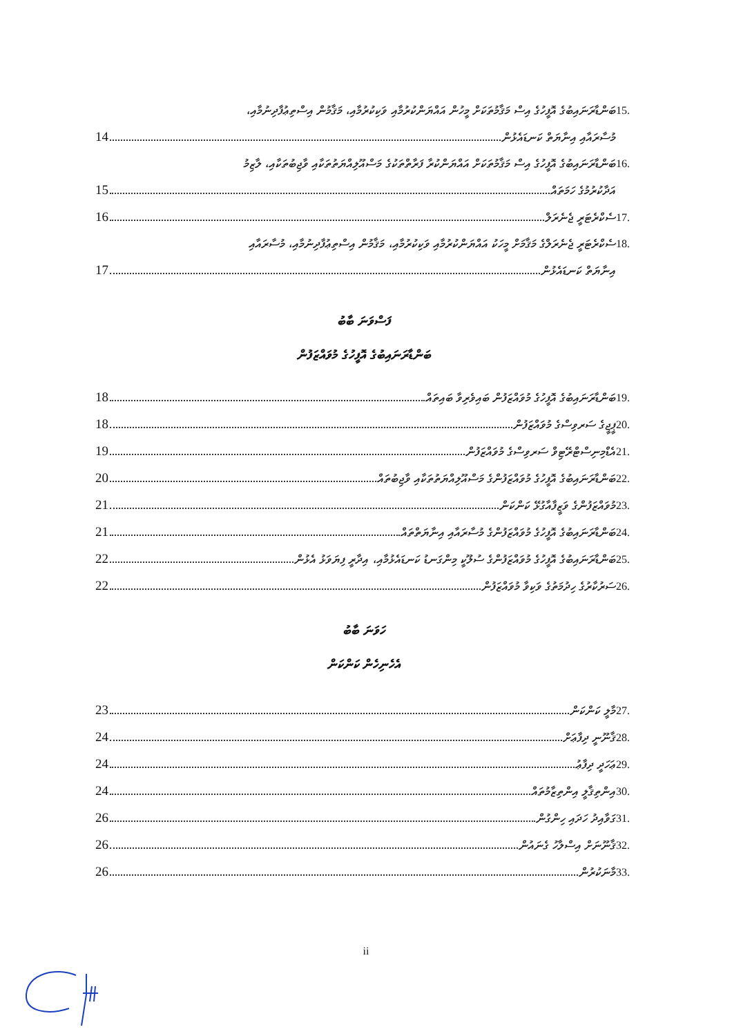15.
ބަންޑާރަނައިބުގެ އޮފީހުގެ އިސް މަޤާމުތަކަށް މީހުން އައްޔަންކުރުމާއި ވަކިކުރުމާއި، މަޤާމުން އިސްތިޢުފާދިނުމާއި،
މުސާރައާއި އިނާޔަތް ކަނޑައެޅުން 14
16.
ބަންޑާރަނައިބުގެ އޮފީހުގެ އިސް މަޤާމުތަކަށް އައްޔަންކުރާ ފަރާތްތަކުގެ މަސްއޫލިއްޔަތުތަކާއި ވާޖިބުތަކާއި، ލާޒިމު
އަދާކުރުމުގެ ހަމަތައް 15
17.
ސެކްރެޓަރީ ޖެނެރަލް 16
18.
ސެކްރެޓަރީ ޖެނެރަލްގެ މަޤާމަށް މީހަކު އައްޔަންކުރުމާއި ވަކިކުރުމާއި، މަޤާމުން އިސްތިޢުފާދިނުމާއި، މުސާރައާއި
އިނާޔަތް ކަނޑައެޅުން 17
ފަސްވަނަ ބާބު
ބަންޑާރަނައިބުގެ އޮފީހުގެ މުވައްޒަފުން
19.
ބަންޑާރަނައިބުގެ އޮފީހުގެ މުވައްޒަފުން ބައިވެރިވާ ބައިތައް 18
20.
ޕީޖީގެ ސަރވިސްގެ މުވައްޒަފުން 18
21.
އެޑްމިނިސްޓްރޭޓިވް ސަރވިސްގެ މުވައްޒަފުން 19
22.
ބަންޑާރަނައިބުގެ އޮފީހުގެ މުވައްޒަފުންގެ މަސްއޫލިއްޔަތުތަކާއި ވާޖިބުތައް 20
23.
މުވައްޒަފުންގެ ވަޒީފާއާގުޅޭ ކަންކަން 21
24.
ބަންޑާރަނައިބުގެ އޮފީހުގެ މުވައްޒަފުންގެ މުސާރައާއި އިނާޔަތްތައް 21
25.
ބަންޑާރަނައިބުގެ އޮފީހުގެ މުވައްޒަފުންގެ ސުލޫކީ މިންގަނޑު ކަނޑައެޅުމާއި، އިދާރީ ފިޔަވަޅު އެޅުން 22
26.
ސަރުކާރުގެ ހިދުމަތުގެ ވަކިވާ މުވައްޒަފުން 22
ހަވަނަ ބާބު
އެހެނިހެން ކަންކަން
27.
މާލީ ކަންކަން 23
28.
ޤާނޫނީ ދިފާޢަށް 24
29.
ޢަހަދީ ދިފާޢު 24
30.
އިންތިޤާލީ އިންތިޒާމުތައް 24
31.
ގަވާއިދު ހަދައި ހިންގުން 26
32.
ޤާނޫނަށް އިސްލާހު ގެނައުން 26
33.
މާނަކުރުން 26
ii